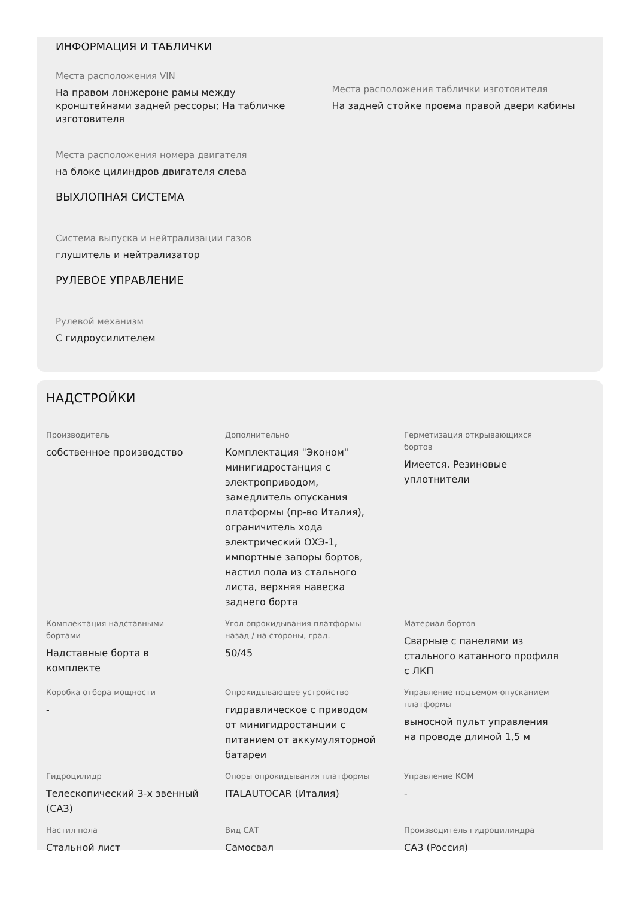ИНФОРМАЦИЯ И ТАБЛИЧКИ
Места расположения VIN
На правом лонжероне рамы между кронштейнами задней рессоры; На табличке изготовителя
Места расположения таблички изготовителя
На задней стойке проема правой двери кабины
Места расположения номера двигателя
на блоке цилиндров двигателя слева
ВЫХЛОПНАЯ СИСТЕМА
Система выпуска и нейтрализации газов
глушитель и нейтрализатор
РУЛЕВОЕ УПРАВЛЕНИЕ
Рулевой механизм
С гидроусилителем
НАДСТРОЙКИ
Производитель
собственное производство
Дополнительно
Комплектация "Эконом" минигидростанция с электроприводом, замедлитель опускания платформы (пр-во Италия), ограничитель хода электрический ОХЭ-1, импортные запоры бортов, настил пола из стального листа, верхняя навеска заднего борта
Герметизация открывающихся бортов
Имеется. Резиновые уплотнители
Комплектация надставными бортами
Надставные борта в комплекте
Угол опрокидывания платформы назад / на стороны, град.
50/45
Материал бортов
Сварные с панелями из стального катанного профиля с ЛКП
Коробка отбора мощности
-
Опрокидывающее устройство
гидравлическое с приводом от минигидростанции с питанием от аккумуляторной батареи
Управление подъемом-опусканием платформы
выносной пульт управления на проводе длиной 1,5 м
Гидроцилидр
Телескопический 3-х звенный (САЗ)
Опоры опрокидывания платформы
ITALAUTOCAR (Италия)
Управление КОМ
-
Настил пола
Стальной лист
Вид САТ
Самосвал
Производитель гидроцилиндра
САЗ (Россия)